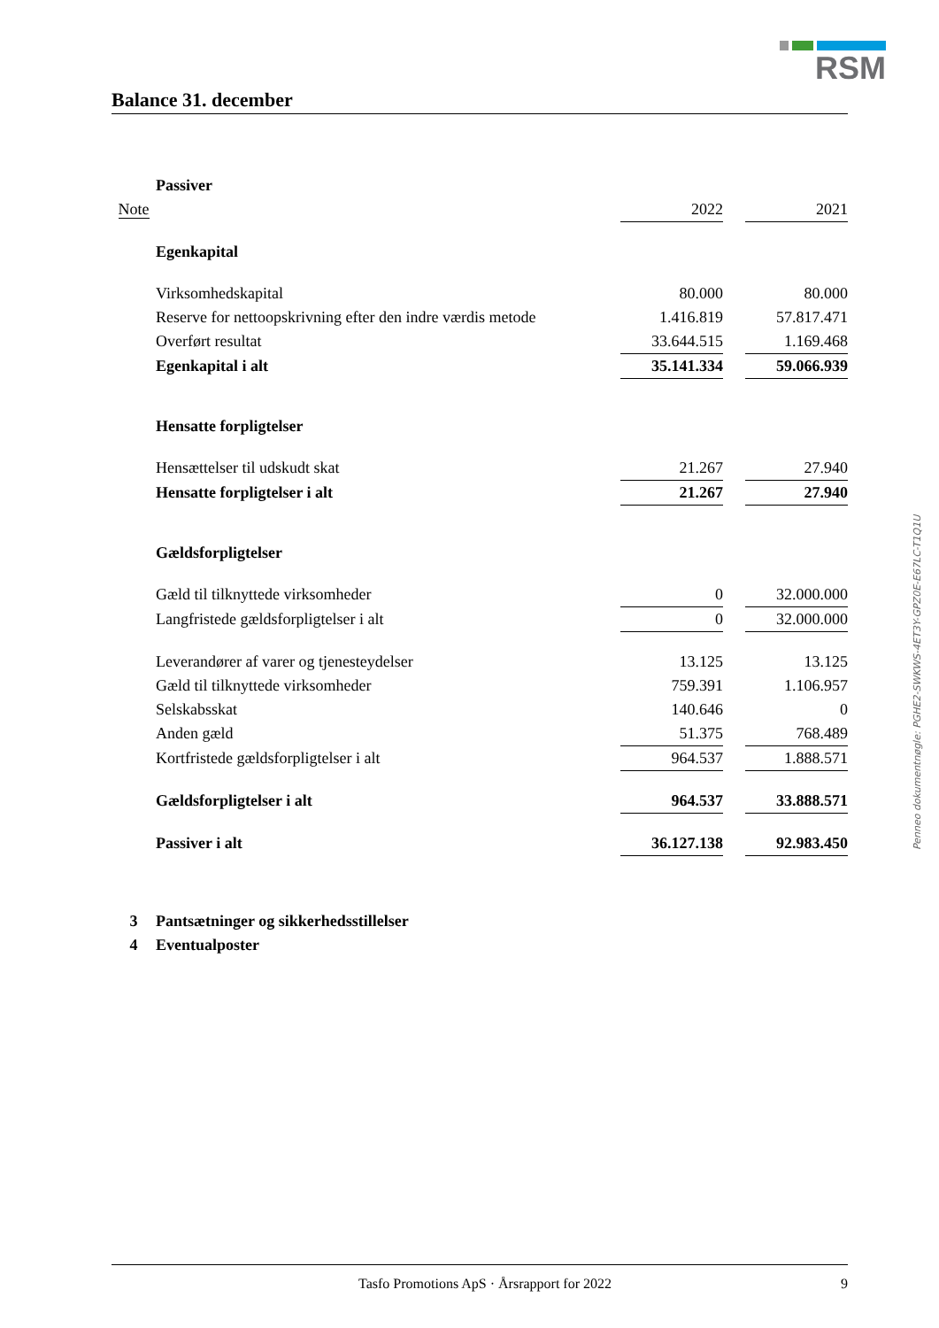RSM
Balance 31. december
| | Passiver | | | |
| Note | | 2022 | | 2021 |
| | Egenkapital | | | |
| | Virksomhedskapital | 80.000 | | 80.000 |
| | Reserve for nettoopskrivning efter den indre værdis metode | 1.416.819 | | 57.817.471 |
| | Overført resultat | 33.644.515 | | 1.169.468 |
| | Egenkapital i alt | 35.141.334 | | 59.066.939 |
| | Hensatte forpligtelser | | | |
| | Hensættelser til udskudt skat | 21.267 | | 27.940 |
| | Hensatte forpligtelser i alt | 21.267 | | 27.940 |
| | Gældsforpligtelser | | | |
| | Gæld til tilknyttede virksomheder | 0 | | 32.000.000 |
| | Langfristede gældsforpligtelser i alt | 0 | | 32.000.000 |
| | Leverandører af varer og tjenesteydelser | 13.125 | | 13.125 |
| | Gæld til tilknyttede virksomheder | 759.391 | | 1.106.957 |
| | Selskabsskat | 140.646 | | 0 |
| | Anden gæld | 51.375 | | 768.489 |
| | Kortfristede gældsforpligtelser i alt | 964.537 | | 1.888.571 |
| | Gældsforpligtelser i alt | 964.537 | | 33.888.571 |
| | Passiver i alt | 36.127.138 | | 92.983.450 |
| 3 | Pantsætninger og sikkerhedsstillelser | | | |
| 4 | Eventualposter | | | |
Penneo dokumentnøgle: PGHE2-SWKWS-4ET3Y-GPZ0E-E67LC-T1Q1U
Tasfo Promotions ApS · Årsrapport for 2022 9